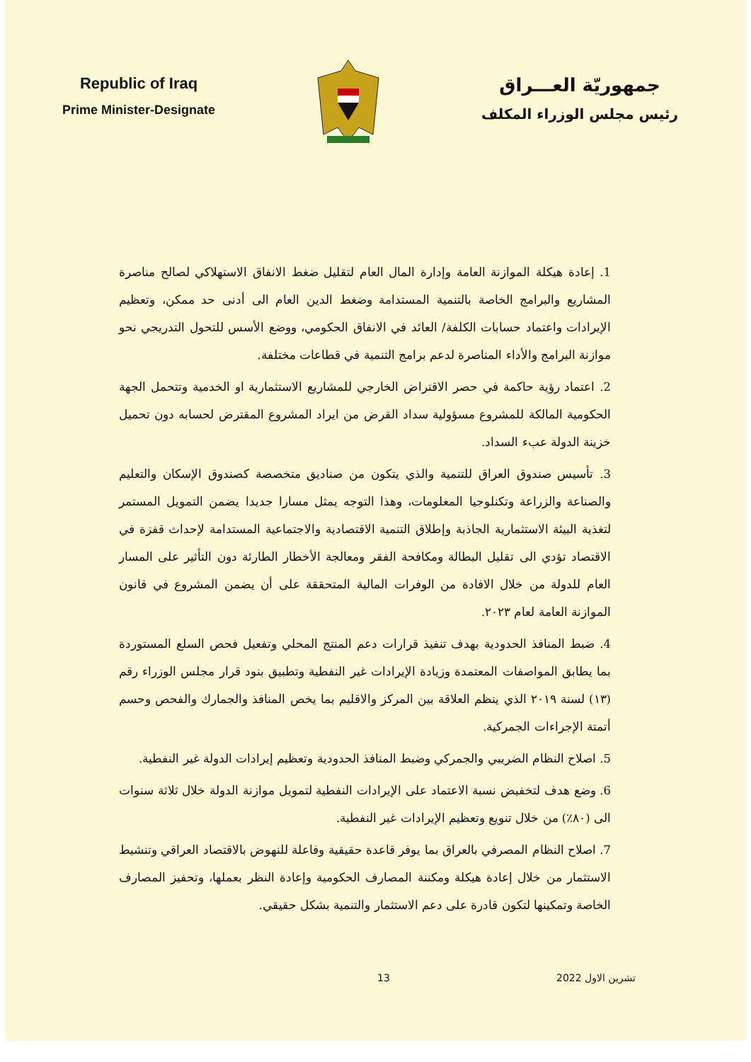Republic of Iraq
Prime Minister-Designate
جمهوريّة العـــراق
رئيس مجلس الوزراء المكلف
1. إعادة هيكلة الموازنة العامة وإدارة المال العام لتقليل ضغط الانفاق الاستهلاكي لصالح مناصرة المشاريع والبرامج الخاصة بالتنمية المستدامة وضغط الدين العام الى أدنى حد ممكن، وتعظيم الإيرادات واعتماد حسابات الكلفة/ العائد في الانفاق الحكومي، ووضع الأسس للتحول التدريجي نحو موازنة البرامج والأداء المناصرة لدعم برامج التنمية في قطاعات مختلفة.
2. اعتماد رؤية حاكمة في حصر الاقتراض الخارجي للمشاريع الاستثمارية او الخدمية وتتحمل الجهة الحكومية المالكة للمشروع مسؤولية سداد القرض من ايراد المشروع المقترض لحسابه دون تحميل خزينة الدولة عبء السداد.
3. تأسيس صندوق العراق للتنمية والذي يتكون من صناديق متخصصة كصندوق الإسكان والتعليم والصناعة والزراعة وتكنلوجيا المعلومات، وهذا التوجه يمثل مسارا جديدا يضمن التمويل المستمر لتغذية البيئة الاستثمارية الجاذبة وإطلاق التنمية الاقتصادية والاجتماعية المستدامة لإحداث قفزة في الاقتصاد تؤدي الى تقليل البطالة ومكافحة الفقر ومعالجة الأخطار الطارئة دون التأثير على المسار العام للدولة من خلال الافادة من الوفرات المالية المتحققة على أن يضمن المشروع في قانون الموازنة العامة لعام ٢٠٢٣.
4. ضبط المنافذ الحدودية بهدف تنفيذ قرارات دعم المنتج المحلي وتفعيل فحص السلع المستوردة بما يطابق المواصفات المعتمدة وزيادة الإيرادات غير النفطية وتطبيق بنود قرار مجلس الوزراء رقم (١٣) لسنة ٢٠١٩ الذي ينظم العلاقة بين المركز والاقليم بما يخص المنافذ والجمارك والفحص وحسم أتمتة الإجراءات الجمركية.
5. اصلاح النظام الضريبي والجمركي وضبط المنافذ الحدودية وتعظيم إيرادات الدولة غير النفطية.
6. وضع هدف لتخفيض نسبة الاعتماد على الإيرادات النفطية لتمويل موازنة الدولة خلال ثلاثة سنوات الى (٨٠٪) من خلال تنويع وتعظيم الإيرادات غير النفطية.
7. اصلاح النظام المصرفي بالعراق بما يوفر قاعدة حقيقية وفاعلة للنهوض بالاقتصاد العراقي وتنشيط الاستثمار من خلال إعادة هيكلة ومكننة المصارف الحكومية وإعادة النظر بعملها، وتحفيز المصارف الخاصة وتمكينها لتكون قادرة على دعم الاستثمار والتنمية بشكل حقيقي.
13 تشرين الاول 2022